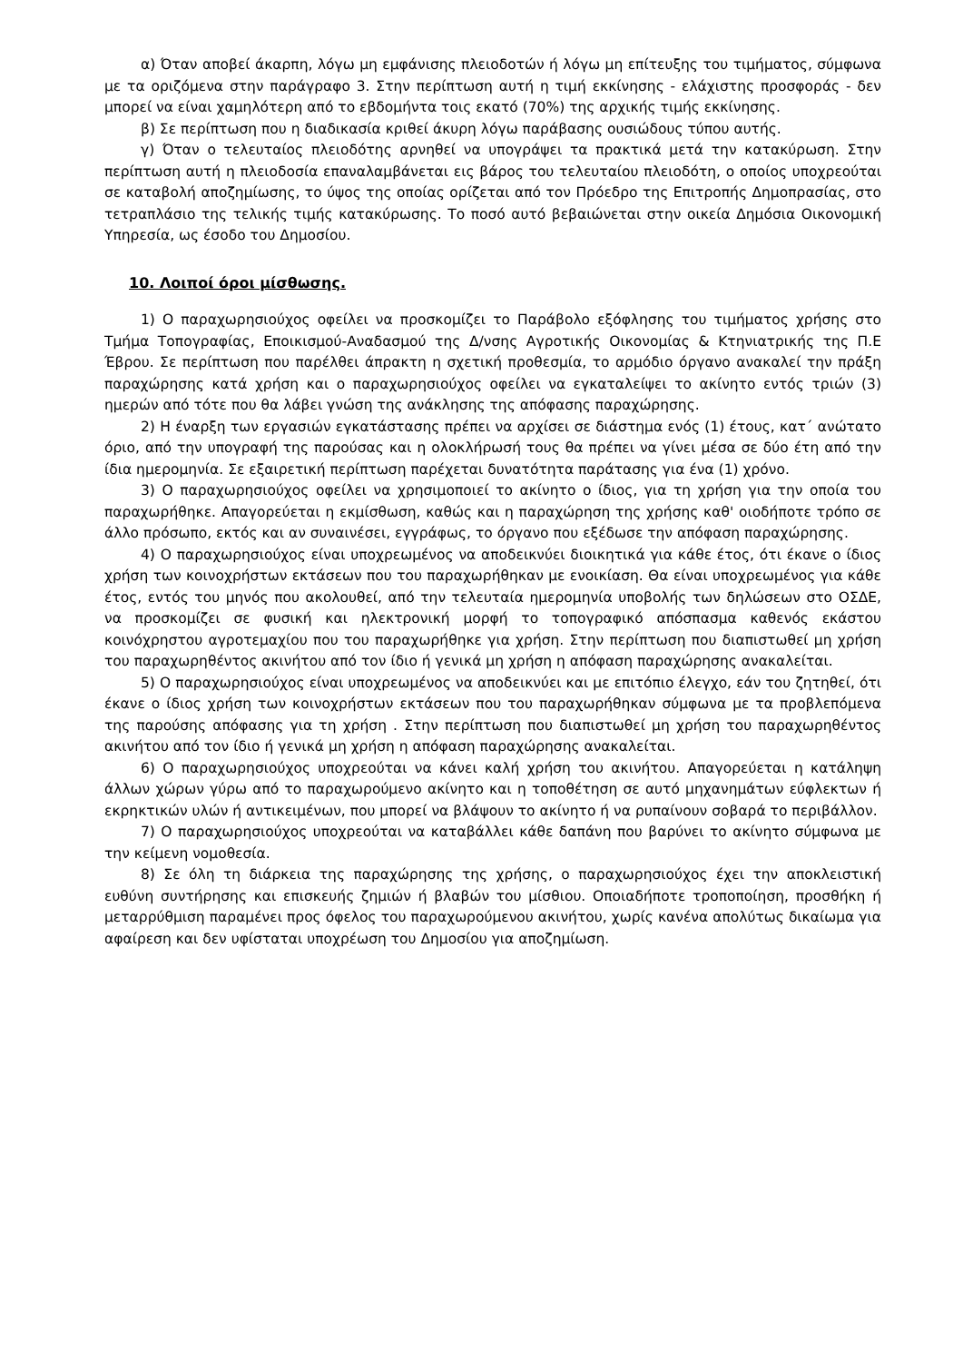α) Όταν αποβεί άκαρπη, λόγω μη εμφάνισης πλειοδοτών ή λόγω μη επίτευξης του τιμήματος, σύμφωνα με τα οριζόμενα στην παράγραφο 3. Στην περίπτωση αυτή η τιμή εκκίνησης - ελάχιστης προσφοράς - δεν μπορεί να είναι χαμηλότερη από το εβδομήντα τοις εκατό (70%) της αρχικής τιμής εκκίνησης.
β) Σε περίπτωση που η διαδικασία κριθεί άκυρη λόγω παράβασης ουσιώδους τύπου αυτής.
γ) Όταν ο τελευταίος πλειοδότης αρνηθεί να υπογράψει τα πρακτικά μετά την κατακύρωση. Στην περίπτωση αυτή η πλειοδοσία επαναλαμβάνεται εις βάρος του τελευταίου πλειοδότη, ο οποίος υποχρεούται σε καταβολή αποζημίωσης, το ύψος της οποίας ορίζεται από τον Πρόεδρο της Επιτροπής Δημοπρασίας, στο τετραπλάσιο της τελικής τιμής κατακύρωσης. Το ποσό αυτό βεβαιώνεται στην οικεία Δημόσια Οικονομική Υπηρεσία, ως έσοδο του Δημοσίου.
10. Λοιποί όροι μίσθωσης.
1) Ο παραχωρησιούχος οφείλει να προσκομίζει το Παράβολο εξόφλησης του τιμήματος χρήσης στο Τμήμα Τοπογραφίας, Εποικισμού-Αναδασμού της Δ/νσης Αγροτικής Οικονομίας & Κτηνιατρικής της Π.Ε Έβρου. Σε περίπτωση που παρέλθει άπρακτη η σχετική προθεσμία, το αρμόδιο όργανο ανακαλεί την πράξη παραχώρησης κατά χρήση και ο παραχωρησιούχος οφείλει να εγκαταλείψει το ακίνητο εντός τριών (3) ημερών από τότε που θα λάβει γνώση της ανάκλησης της απόφασης παραχώρησης.
2) Η έναρξη των εργασιών εγκατάστασης πρέπει να αρχίσει σε διάστημα ενός (1) έτους, κατ΄ ανώτατο όριο, από την υπογραφή της παρούσας και η ολοκλήρωσή τους θα πρέπει να γίνει μέσα σε δύο έτη από την ίδια ημερομηνία. Σε εξαιρετική περίπτωση παρέχεται δυνατότητα παράτασης για ένα (1) χρόνο.
3) Ο παραχωρησιούχος οφείλει να χρησιμοποιεί το ακίνητο ο ίδιος, για τη χρήση για την οποία του παραχωρήθηκε. Απαγορεύεται η εκμίσθωση, καθώς και η παραχώρηση της χρήσης καθ' οιοδήποτε τρόπο σε άλλο πρόσωπο, εκτός και αν συναινέσει, εγγράφως, το όργανο που εξέδωσε την απόφαση παραχώρησης.
4) Ο παραχωρησιούχος είναι υποχρεωμένος να αποδεικνύει διοικητικά για κάθε έτος, ότι έκανε ο ίδιος χρήση των κοινοχρήστων εκτάσεων που του παραχωρήθηκαν με ενοικίαση. Θα είναι υποχρεωμένος για κάθε έτος, εντός του μηνός που ακολουθεί, από την τελευταία ημερομηνία υποβολής των δηλώσεων στο ΟΣΔΕ, να προσκομίζει σε φυσική και ηλεκτρονική μορφή το τοπογραφικό απόσπασμα καθενός εκάστου κοινόχρηστου αγροτεμαχίου που του παραχωρήθηκε για χρήση. Στην περίπτωση που διαπιστωθεί μη χρήση του παραχωρηθέντος ακινήτου από τον ίδιο ή γενικά μη χρήση η απόφαση παραχώρησης ανακαλείται.
5) Ο παραχωρησιούχος είναι υποχρεωμένος να αποδεικνύει και με επιτόπιο έλεγχο, εάν του ζητηθεί, ότι έκανε ο ίδιος χρήση των κοινοχρήστων εκτάσεων που του παραχωρήθηκαν σύμφωνα με τα προβλεπόμενα της παρούσης απόφασης για τη χρήση . Στην περίπτωση που διαπιστωθεί μη χρήση του παραχωρηθέντος ακινήτου από τον ίδιο ή γενικά μη χρήση η απόφαση παραχώρησης ανακαλείται.
6) Ο παραχωρησιούχος υποχρεούται να κάνει καλή χρήση του ακινήτου. Απαγορεύεται η κατάληψη άλλων χώρων γύρω από το παραχωρούμενο ακίνητο και η τοποθέτηση σε αυτό μηχανημάτων εύφλεκτων ή εκρηκτικών υλών ή αντικειμένων, που μπορεί να βλάψουν το ακίνητο ή να ρυπαίνουν σοβαρά το περιβάλλον.
7) Ο παραχωρησιούχος υποχρεούται να καταβάλλει κάθε δαπάνη που βαρύνει το ακίνητο σύμφωνα με την κείμενη νομοθεσία.
8) Σε όλη τη διάρκεια της παραχώρησης της χρήσης, ο παραχωρησιούχος έχει την αποκλειστική ευθύνη συντήρησης και επισκευής ζημιών ή βλαβών του μίσθιου. Οποιαδήποτε τροποποίηση, προσθήκη ή μεταρρύθμιση παραμένει προς όφελος του παραχωρούμενου ακινήτου, χωρίς κανένα απολύτως δικαίωμα για αφαίρεση και δεν υφίσταται υποχρέωση του Δημοσίου για αποζημίωση.